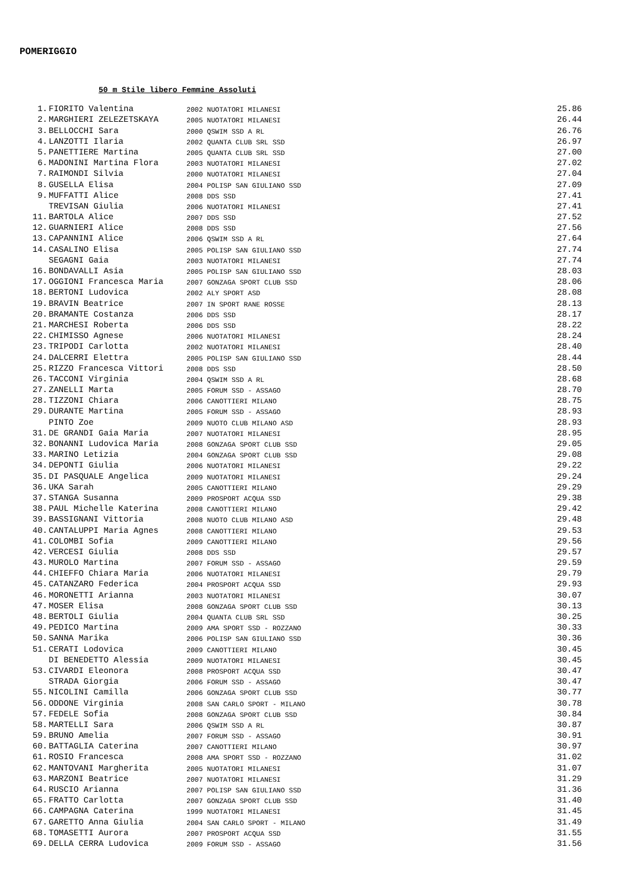POMERIGGIO
50 m Stile libero Femmine Assoluti
| 1. | FIORITO Valentina | 2002 NUOTATORI MILANESI | 25.86 |
| 2. | MARGHIERI ZELEZETSKAYA | 2005 NUOTATORI MILANESI | 26.44 |
| 3. | BELLOCCHI Sara | 2000 QSWIM SSD A RL | 26.76 |
| 4. | LANZOTTI Ilaria | 2002 QUANTA CLUB SRL SSD | 26.97 |
| 5. | PANETTIERE Martina | 2005 QUANTA CLUB SRL SSD | 27.00 |
| 6. | MADONINI Martina Flora | 2003 NUOTATORI MILANESI | 27.02 |
| 7. | RAIMONDI Silvia | 2000 NUOTATORI MILANESI | 27.04 |
| 8. | GUSELLA Elisa | 2004 POLISP SAN GIULIANO SSD | 27.09 |
| 9. | MUFFATTI Alice | 2008 DDS SSD | 27.41 |
| | TREVISAN Giulia | 2006 NUOTATORI MILANESI | 27.41 |
| 11. | BARTOLA Alice | 2007 DDS SSD | 27.52 |
| 12. | GUARNIERI Alice | 2008 DDS SSD | 27.56 |
| 13. | CAPANNINI Alice | 2006 QSWIM SSD A RL | 27.64 |
| 14. | CASALINO Elisa | 2005 POLISP SAN GIULIANO SSD | 27.74 |
| | SEGAGNI Gaia | 2003 NUOTATORI MILANESI | 27.74 |
| 16. | BONDAVALLI Asia | 2005 POLISP SAN GIULIANO SSD | 28.03 |
| 17. | OGGIONI Francesca Maria | 2007 GONZAGA SPORT CLUB SSD | 28.06 |
| 18. | BERTONI Ludovica | 2002 ALY SPORT ASD | 28.08 |
| 19. | BRAVIN Beatrice | 2007 IN SPORT RANE ROSSE | 28.13 |
| 20. | BRAMANTE Costanza | 2006 DDS SSD | 28.17 |
| 21. | MARCHESI Roberta | 2006 DDS SSD | 28.22 |
| 22. | CHIMISSO Agnese | 2006 NUOTATORI MILANESI | 28.24 |
| 23. | TRIPODI Carlotta | 2002 NUOTATORI MILANESI | 28.40 |
| 24. | DALCERRI Elettra | 2005 POLISP SAN GIULIANO SSD | 28.44 |
| 25. | RIZZO Francesca Vittori | 2008 DDS SSD | 28.50 |
| 26. | TACCONI Virginia | 2004 QSWIM SSD A RL | 28.68 |
| 27. | ZANELLI Marta | 2005 FORUM SSD - ASSAGO | 28.70 |
| 28. | TIZZONI Chiara | 2006 CANOTTIERI MILANO | 28.75 |
| 29. | DURANTE Martina | 2005 FORUM SSD - ASSAGO | 28.93 |
| | PINTO Zoe | 2009 NUOTO CLUB MILANO ASD | 28.93 |
| 31. | DE GRANDI Gaia Maria | 2007 NUOTATORI MILANESI | 28.95 |
| 32. | BONANNI Ludovica Maria | 2008 GONZAGA SPORT CLUB SSD | 29.05 |
| 33. | MARINO Letizia | 2004 GONZAGA SPORT CLUB SSD | 29.08 |
| 34. | DEPONTI Giulia | 2006 NUOTATORI MILANESI | 29.22 |
| 35. | DI PASQUALE Angelica | 2009 NUOTATORI MILANESI | 29.24 |
| 36. | UKA Sarah | 2005 CANOTTIERI MILANO | 29.29 |
| 37. | STANGA Susanna | 2009 PROSPORT ACQUA SSD | 29.38 |
| 38. | PAUL Michelle Katerina | 2008 CANOTTIERI MILANO | 29.42 |
| 39. | BASSIGNANI Vittoria | 2008 NUOTO CLUB MILANO ASD | 29.48 |
| 40. | CANTALUPPI Maria Agnes | 2008 CANOTTIERI MILANO | 29.53 |
| 41. | COLOMBI Sofia | 2009 CANOTTIERI MILANO | 29.56 |
| 42. | VERCESI Giulia | 2008 DDS SSD | 29.57 |
| 43. | MUROLO Martina | 2007 FORUM SSD - ASSAGO | 29.59 |
| 44. | CHIEFFO Chiara Maria | 2006 NUOTATORI MILANESI | 29.79 |
| 45. | CATANZARO Federica | 2004 PROSPORT ACQUA SSD | 29.93 |
| 46. | MORONETTI Arianna | 2003 NUOTATORI MILANESI | 30.07 |
| 47. | MOSER Elisa | 2008 GONZAGA SPORT CLUB SSD | 30.13 |
| 48. | BERTOLI Giulia | 2004 QUANTA CLUB SRL SSD | 30.25 |
| 49. | PEDICO Martina | 2009 AMA SPORT SSD - ROZZANO | 30.33 |
| 50. | SANNA Marika | 2006 POLISP SAN GIULIANO SSD | 30.36 |
| 51. | CERATI Lodovica | 2009 CANOTTIERI MILANO | 30.45 |
| | DI BENEDETTO Alessia | 2009 NUOTATORI MILANESI | 30.45 |
| 53. | CIVARDI Eleonora | 2008 PROSPORT ACQUA SSD | 30.47 |
| | STRADA Giorgia | 2006 FORUM SSD - ASSAGO | 30.47 |
| 55. | NICOLINI Camilla | 2006 GONZAGA SPORT CLUB SSD | 30.77 |
| 56. | ODDONE Virginia | 2008 SAN CARLO SPORT - MILANO | 30.78 |
| 57. | FEDELE Sofia | 2008 GONZAGA SPORT CLUB SSD | 30.84 |
| 58. | MARTELLI Sara | 2006 QSWIM SSD A RL | 30.87 |
| 59. | BRUNO Amelia | 2007 FORUM SSD - ASSAGO | 30.91 |
| 60. | BATTAGLIA Caterina | 2007 CANOTTIERI MILANO | 30.97 |
| 61. | ROSIO Francesca | 2008 AMA SPORT SSD - ROZZANO | 31.02 |
| 62. | MANTOVANI Margherita | 2005 NUOTATORI MILANESI | 31.07 |
| 63. | MARZONI Beatrice | 2007 NUOTATORI MILANESI | 31.29 |
| 64. | RUSCIO Arianna | 2007 POLISP SAN GIULIANO SSD | 31.36 |
| 65. | FRATTO Carlotta | 2007 GONZAGA SPORT CLUB SSD | 31.40 |
| 66. | CAMPAGNA Caterina | 1999 NUOTATORI MILANESI | 31.45 |
| 67. | GARETTO Anna Giulia | 2004 SAN CARLO SPORT - MILANO | 31.49 |
| 68. | TOMASETTI Aurora | 2007 PROSPORT ACQUA SSD | 31.55 |
| 69. | DELLA CERRA Ludovica | 2009 FORUM SSD - ASSAGO | 31.56 |